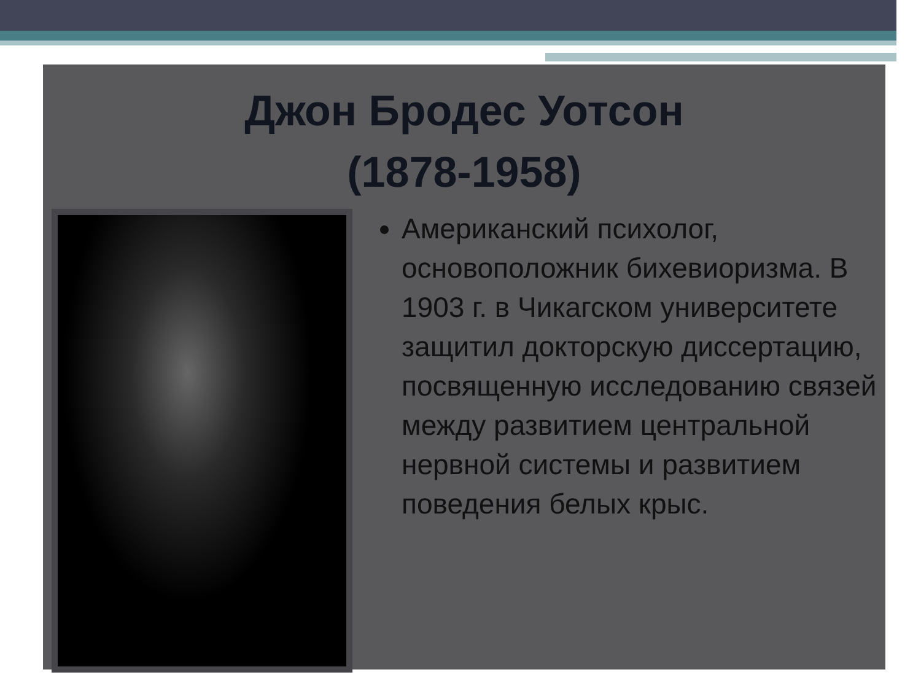Джон Бродес Уотсон
(1878-1958)
Американский психолог, основоположник бихевиоризма. В 1903 г. в Чикагском университете защитил докторскую диссертацию, посвященную исследованию связей между развитием центральной нервной системы и развитием поведения белых крыс.